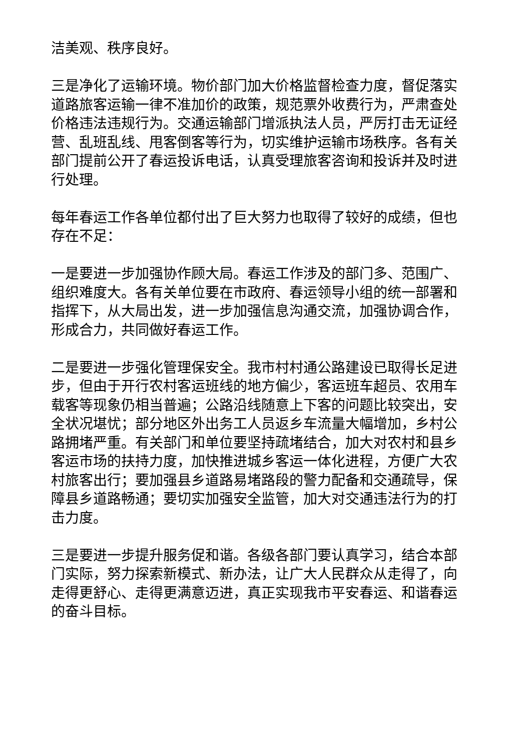洁美观、秩序良好。
三是净化了运输环境。物价部门加大价格监督检查力度，督促落实道路旅客运输一律不准加价的政策，规范票外收费行为，严肃查处价格违法违规行为。交通运输部门增派执法人员，严厉打击无证经营、乱班乱线、甩客倒客等行为，切实维护运输市场秩序。各有关部门提前公开了春运投诉电话，认真受理旅客咨询和投诉并及时进行处理。
每年春运工作各单位都付出了巨大努力也取得了较好的成绩，但也存在不足：
一是要进一步加强协作顾大局。春运工作涉及的部门多、范围广、组织难度大。各有关单位要在市政府、春运领导小组的统一部署和指挥下，从大局出发，进一步加强信息沟通交流，加强协调合作，形成合力，共同做好春运工作。
二是要进一步强化管理保安全。我市村村通公路建设已取得长足进步，但由于开行农村客运班线的地方偏少，客运班车超员、农用车载客等现象仍相当普遍；公路沿线随意上下客的问题比较突出，安全状况堪忧；部分地区外出务工人员返乡车流量大幅增加，乡村公路拥堵严重。有关部门和单位要坚持疏堵结合，加大对农村和县乡客运市场的扶持力度，加快推进城乡客运一体化进程，方便广大农村旅客出行；要加强县乡道路易堵路段的警力配备和交通疏导，保障县乡道路畅通；要切实加强安全监管，加大对交通违法行为的打击力度。
三是要进一步提升服务促和谐。各级各部门要认真学习，结合本部门实际，努力探索新模式、新办法，让广大人民群众从走得了，向走得更舒心、走得更满意迈进，真正实现我市平安春运、和谐春运的奋斗目标。